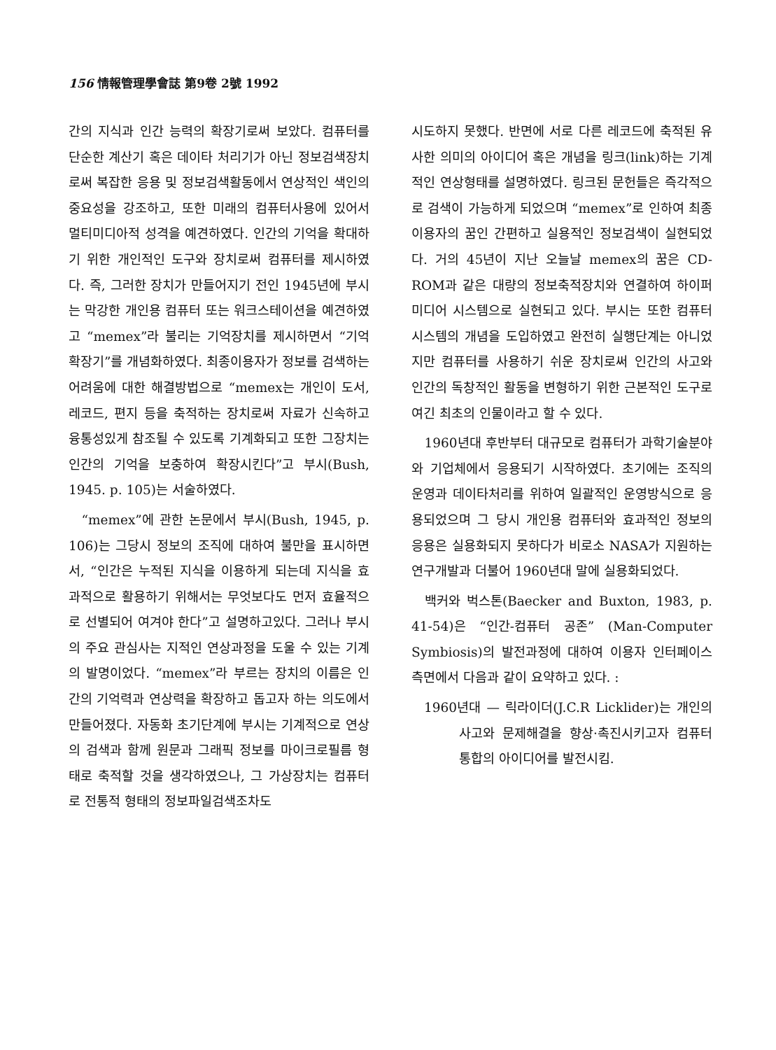156 情報管理學會誌 第9卷 2號 1992
간의 지식과 인간 능력의 확장기로써 보았다. 컴퓨터를 단순한 계산기 혹은 데이타 처리기가 아닌 정보검색장치로써 복잡한 응용 및 정보검색활동에서 연상적인 색인의 중요성을 강조하고, 또한 미래의 컴퓨터사용에 있어서 멀티미디아적 성격을 예견하였다. 인간의 기억을 확대하기 위한 개인적인 도구와 장치로써 컴퓨터를 제시하였다. 즉, 그러한 장치가 만들어지기 전인 1945년에 부시는 막강한 개인용 컴퓨터 또는 워크스테이션을 예견하였고 “memex”라 불리는 기억장치를 제시하면서 “기억확장기”를 개념화하였다. 최종이용자가 정보를 검색하는 어려움에 대한 해결방법으로 “memex는 개인이 도서, 레코드, 편지 등을 축적하는 장치로써 자료가 신속하고 융통성있게 참조될 수 있도록 기계화되고 또한 그장치는 인간의 기억을 보충하여 확장시킨다”고 부시(Bush, 1945. p. 105)는 서술하였다.
“memex”에 관한 논문에서 부시(Bush, 1945, p. 106)는 그당시 정보의 조직에 대하여 불만을 표시하면서, “인간은 누적된 지식을 이용하게 되는데 지식을 효과적으로 활용하기 위해서는 무엇보다도 먼저 효율적으로 선별되어 여겨야 한다”고 설명하고있다. 그러나 부시의 주요 관심사는 지적인 연상과정을 도울 수 있는 기계의 발명이었다. “memex”라 부르는 장치의 이름은 인간의 기억력과 연상력을 확장하고 돕고자 하는 의도에서 만들어졌다. 자동화 초기단계에 부시는 기계적으로 연상의 검색과 함께 원문과 그래픽 정보를 마이크로필름 형태로 축적할 것을 생각하였으나, 그 가상장치는 컴퓨터로 전통적 형태의 정보파일검색조차도
시도하지 못했다. 반면에 서로 다른 레코드에 축적된 유사한 의미의 아이디어 혹은 개념을 링크(link)하는 기계적인 연상형태를 설명하였다. 링크된 문헌들은 즉각적으로 검색이 가능하게 되었으며 “memex”로 인하여 최종이용자의 꿈인 간편하고 실용적인 정보검색이 실현되었다. 거의 45년이 지난 오늘날 memex의 꿈은 CD-ROM과 같은 대량의 정보축적장치와 연결하여 하이퍼미디어 시스템으로 실현되고 있다. 부시는 또한 컴퓨터시스템의 개념을 도입하였고 완전히 실행단계는 아니었지만 컴퓨터를 사용하기 쉬운 장치로써 인간의 사고와 인간의 독창적인 활동을 변형하기 위한 근본적인 도구로 여긴 최초의 인물이라고 할 수 있다.
1960년대 후반부터 대규모로 컴퓨터가 과학기술분야와 기업체에서 응용되기 시작하였다. 초기에는 조직의 운영과 데이타처리를 위하여 일괄적인 운영방식으로 응용되었으며 그 당시 개인용 컴퓨터와 효과적인 정보의 응용은 실용화되지 못하다가 비로소 NASA가 지원하는 연구개발과 더불어 1960년대 말에 실용화되었다.
백커와 벅스톤(Baecker and Buxton, 1983, p. 41-54)은 “인간-컴퓨터 공존” (Man-Computer Symbiosis)의 발전과정에 대하여 이용자 인터페이스측면에서 다음과 같이 요약하고 있다. :
1960년대 — 릭라이더(J.C.R Licklider)는 개인의 사고와 문제해결을 향상·촉진시키고자 컴퓨터 통합의 아이디어를 발전시킴.